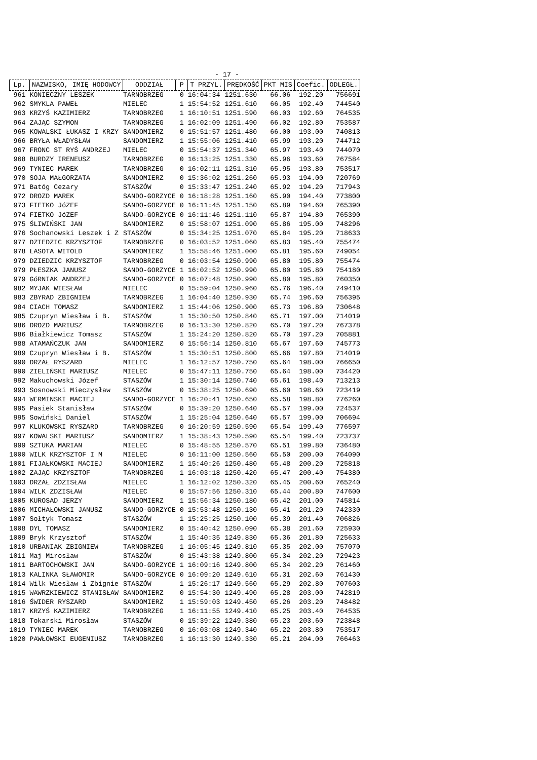- 17 -
| Lp. | NAZWISKO, IMIĘ HODOWCY | ODDZIAŁ | P | T PRZYL. | PRĘDKOŚĆ | PKT MIS | Coefic. | ODLEGŁ. |
| --- | --- | --- | --- | --- | --- | --- | --- | --- |
| 961 | KONIECZNY LESZEK | TARNOBRZEG | 0 | 16:04:34 | 1251.630 | 66.06 | 192.20 | 756691 |
| 962 | SMYKLA PAWEŁ | MIELEC | 1 | 15:54:52 | 1251.610 | 66.05 | 192.40 | 744540 |
| 963 | KRZYŚ KAZIMIERZ | TARNOBRZEG | 1 | 16:10:51 | 1251.590 | 66.03 | 192.60 | 764535 |
| 964 | ZAJĄC SZYMON | TARNOBRZEG | 1 | 16:02:09 | 1251.490 | 66.02 | 192.80 | 753587 |
| 965 | KOWALSKI ŁUKASZ I KRZY | SANDOMIERZ | 0 | 15:51:57 | 1251.480 | 66.00 | 193.00 | 740813 |
| 966 | BRYŁA WŁADYSŁAW | SANDOMIERZ | 1 | 15:55:06 | 1251.410 | 65.99 | 193.20 | 744712 |
| 967 | FRONC ST RYŚ ANDRZEJ | MIELEC | 0 | 15:54:37 | 1251.340 | 65.97 | 193.40 | 744070 |
| 968 | BURDZY IRENEUSZ | TARNOBRZEG | 0 | 16:13:25 | 1251.330 | 65.96 | 193.60 | 767584 |
| 969 | TYNIEC MAREK | TARNOBRZEG | 0 | 16:02:11 | 1251.310 | 65.95 | 193.80 | 753517 |
| 970 | SOJA MAŁGORZATA | SANDOMIERZ | 0 | 15:36:02 | 1251.260 | 65.93 | 194.00 | 720769 |
| 971 | Batóg Cezary | STASZÓW | 0 | 15:33:47 | 1251.240 | 65.92 | 194.20 | 717943 |
| 972 | DROZD MAREK | SANDO-GORZYCE | 0 | 16:18:28 | 1251.160 | 65.90 | 194.40 | 773800 |
| 973 | FIETKO JóZEF | SANDO-GORZYCE | 0 | 16:11:45 | 1251.150 | 65.89 | 194.60 | 765390 |
| 974 | FIETKO JóZEF | SANDO-GORZYCE | 0 | 16:11:46 | 1251.110 | 65.87 | 194.80 | 765390 |
| 975 | ŚLIWIŃSKI JAN | SANDOMIERZ | 0 | 15:58:07 | 1251.090 | 65.86 | 195.00 | 748296 |
| 976 | Sochanowski Leszek i Z | STASZÓW | 0 | 15:34:25 | 1251.070 | 65.84 | 195.20 | 718633 |
| 977 | DZIEDZIC KRZYSZTOF | TARNOBRZEG | 0 | 16:03:52 | 1251.060 | 65.83 | 195.40 | 755474 |
| 978 | LASOTA WITOLD | SANDOMIERZ | 1 | 15:58:46 | 1251.000 | 65.81 | 195.60 | 749054 |
| 979 | DZIEDZIC KRZYSZTOF | TARNOBRZEG | 0 | 16:03:54 | 1250.990 | 65.80 | 195.80 | 755474 |
| 979 | PŁESZKA JANUSZ | SANDO-GORZYCE | 1 | 16:02:52 | 1250.990 | 65.80 | 195.80 | 754180 |
| 979 | GóRNIAK ANDRZEJ | SANDO-GORZYCE | 0 | 16:07:48 | 1250.990 | 65.80 | 195.80 | 760350 |
| 982 | MYJAK WIESŁAW | MIELEC | 0 | 15:59:04 | 1250.960 | 65.76 | 196.40 | 749410 |
| 983 | ZBYRAD ZBIGNIEW | TARNOBRZEG | 1 | 16:04:40 | 1250.930 | 65.74 | 196.60 | 756395 |
| 984 | CIACH TOMASZ | SANDOMIERZ | 1 | 15:44:06 | 1250.900 | 65.73 | 196.80 | 730648 |
| 985 | Czupryn Wiesław i B. | STASZÓW | 1 | 15:30:50 | 1250.840 | 65.71 | 197.00 | 714019 |
| 986 | DROZD MARIUSZ | TARNOBRZEG | 0 | 16:13:30 | 1250.820 | 65.70 | 197.20 | 767378 |
| 986 | Białkiewicz Tomasz | STASZÓW | 1 | 15:24:20 | 1250.820 | 65.70 | 197.20 | 705881 |
| 988 | ATAMAŃCZUK JAN | SANDOMIERZ | 0 | 15:56:14 | 1250.810 | 65.67 | 197.60 | 745773 |
| 989 | Czupryn Wiesław i B. | STASZÓW | 1 | 15:30:51 | 1250.800 | 65.66 | 197.80 | 714019 |
| 990 | DRZAŁ RYSZARD | MIELEC | 1 | 16:12:57 | 1250.750 | 65.64 | 198.00 | 766650 |
| 990 | ZIELIŃSKI MARIUSZ | MIELEC | 0 | 15:47:11 | 1250.750 | 65.64 | 198.00 | 734420 |
| 992 | Makuchowski Józef | STASZÓW | 1 | 15:30:14 | 1250.740 | 65.61 | 198.40 | 713213 |
| 993 | Sosnowski Mieczysław | STASZÓW | 0 | 15:38:25 | 1250.690 | 65.60 | 198.60 | 723419 |
| 994 | WERMINSKI MACIEJ | SANDO-GORZYCE | 1 | 16:20:41 | 1250.650 | 65.58 | 198.80 | 776260 |
| 995 | Pasiek Stanisław | STASZÓW | 0 | 15:39:20 | 1250.640 | 65.57 | 199.00 | 724537 |
| 995 | Sowiński Daniel | STASZÓW | 1 | 15:25:04 | 1250.640 | 65.57 | 199.00 | 706694 |
| 997 | KLUKOWSKI RYSZARD | TARNOBRZEG | 0 | 16:20:59 | 1250.590 | 65.54 | 199.40 | 776597 |
| 997 | KOWALSKI MARIUSZ | SANDOMIERZ | 1 | 15:38:43 | 1250.590 | 65.54 | 199.40 | 723737 |
| 999 | SZTUKA MARIAN | MIELEC | 0 | 15:48:55 | 1250.570 | 65.51 | 199.80 | 736480 |
| 1000 | WILK KRZYSZTOF I M | MIELEC | 0 | 16:11:00 | 1250.560 | 65.50 | 200.00 | 764090 |
| 1001 | FIJAŁKOWSKI MACIEJ | SANDOMIERZ | 1 | 15:40:26 | 1250.480 | 65.48 | 200.20 | 725818 |
| 1002 | ZAJĄC KRZYSZTOF | TARNOBRZEG | 1 | 16:03:18 | 1250.420 | 65.47 | 200.40 | 754380 |
| 1003 | DRZAŁ ZDZISŁAW | MIELEC | 1 | 16:12:02 | 1250.320 | 65.45 | 200.60 | 765240 |
| 1004 | WILK ZDZISŁAW | MIELEC | 0 | 15:57:56 | 1250.310 | 65.44 | 200.80 | 747600 |
| 1005 | KUROSAD JERZY | SANDOMIERZ | 1 | 15:56:34 | 1250.180 | 65.42 | 201.00 | 745814 |
| 1006 | MICHAŁOWSKI JANUSZ | SANDO-GORZYCE | 0 | 15:53:48 | 1250.130 | 65.41 | 201.20 | 742330 |
| 1007 | Sołtyk Tomasz | STASZÓW | 1 | 15:25:25 | 1250.100 | 65.39 | 201.40 | 706826 |
| 1008 | DYL TOMASZ | SANDOMIERZ | 0 | 15:40:42 | 1250.090 | 65.38 | 201.60 | 725930 |
| 1009 | Bryk Krzysztof | STASZÓW | 1 | 15:40:35 | 1249.830 | 65.36 | 201.80 | 725633 |
| 1010 | URBANIAK ZBIGNIEW | TARNOBRZEG | 1 | 16:05:45 | 1249.810 | 65.35 | 202.00 | 757070 |
| 1011 | Maj Mirosław | STASZÓW | 0 | 15:43:38 | 1249.800 | 65.34 | 202.20 | 729423 |
| 1011 | BARTOCHOWSKI JAN | SANDO-GORZYCE | 1 | 16:09:16 | 1249.800 | 65.34 | 202.20 | 761460 |
| 1013 | KALINKA SŁAWOMIR | SANDO-GORZYCE | 0 | 16:09:20 | 1249.610 | 65.31 | 202.60 | 761430 |
| 1014 | Wilk Wiesław i Zbignie | STASZÓW | 1 | 15:26:17 | 1249.560 | 65.29 | 202.80 | 707603 |
| 1015 | WAWRZKIEWICZ STANISŁAW | SANDOMIERZ | 0 | 15:54:30 | 1249.490 | 65.28 | 203.00 | 742819 |
| 1016 | ŚWIDER RYSZARD | SANDOMIERZ | 1 | 15:59:03 | 1249.450 | 65.26 | 203.20 | 748482 |
| 1017 | KRZYŚ KAZIMIERZ | TARNOBRZEG | 1 | 16:11:55 | 1249.410 | 65.25 | 203.40 | 764535 |
| 1018 | Tokarski Mirosław | STASZÓW | 0 | 15:39:22 | 1249.380 | 65.23 | 203.60 | 723848 |
| 1019 | TYNIEC MAREK | TARNOBRZEG | 0 | 16:03:08 | 1249.340 | 65.22 | 203.80 | 753517 |
| 1020 | PAWŁOWSKI EUGENIUSZ | TARNOBRZEG | 1 | 16:13:30 | 1249.330 | 65.21 | 204.00 | 766463 |